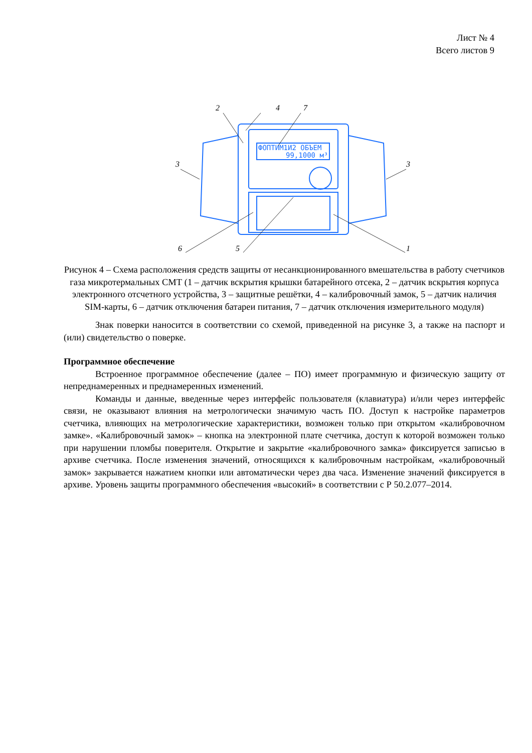Лист № 4
Всего листов 9
ФОПТИМ1И2 ОБЪЕМ
99,1000 м³
2
4
7
3
3
6
5
1
Рисунок 4 – Схема расположения средств защиты от несанкционированного вмешательства в работу счетчиков газа микротермальных СМТ (1 – датчик вскрытия крышки батарейного отсека, 2 – датчик вскрытия корпуса электронного отсчетного устройства, 3 – защитные решётки, 4 – калибровочный замок, 5 – датчик наличия SIM-карты, 6 – датчик отключения батареи питания, 7 – датчик отключения измерительного модуля)
Знак поверки наносится в соответствии со схемой, приведенной на рисунке 3, а также на паспорт и (или) свидетельство о поверке.
Программное обеспечение
Встроенное программное обеспечение (далее – ПО) имеет программную и физическую защиту от непреднамеренных и преднамеренных изменений.
Команды и данные, введенные через интерфейс пользователя (клавиатура) и/или через интерфейс связи, не оказывают влияния на метрологически значимую часть ПО. Доступ к настройке параметров счетчика, влияющих на метрологические характеристики, возможен только при открытом «калибровочном замке». «Калибровочный замок» – кнопка на электронной плате счетчика, доступ к которой возможен только при нарушении пломбы поверителя. Открытие и закрытие «калибровочного замка» фиксируется записью в архиве счетчика. После изменения значений, относящихся к калибровочным настройкам, «калибровочный замок» закрывается нажатием кнопки или автоматически через два часа. Изменение значений фиксируется в архиве. Уровень защиты программного обеспечения «высокий» в соответствии с Р 50.2.077–2014.